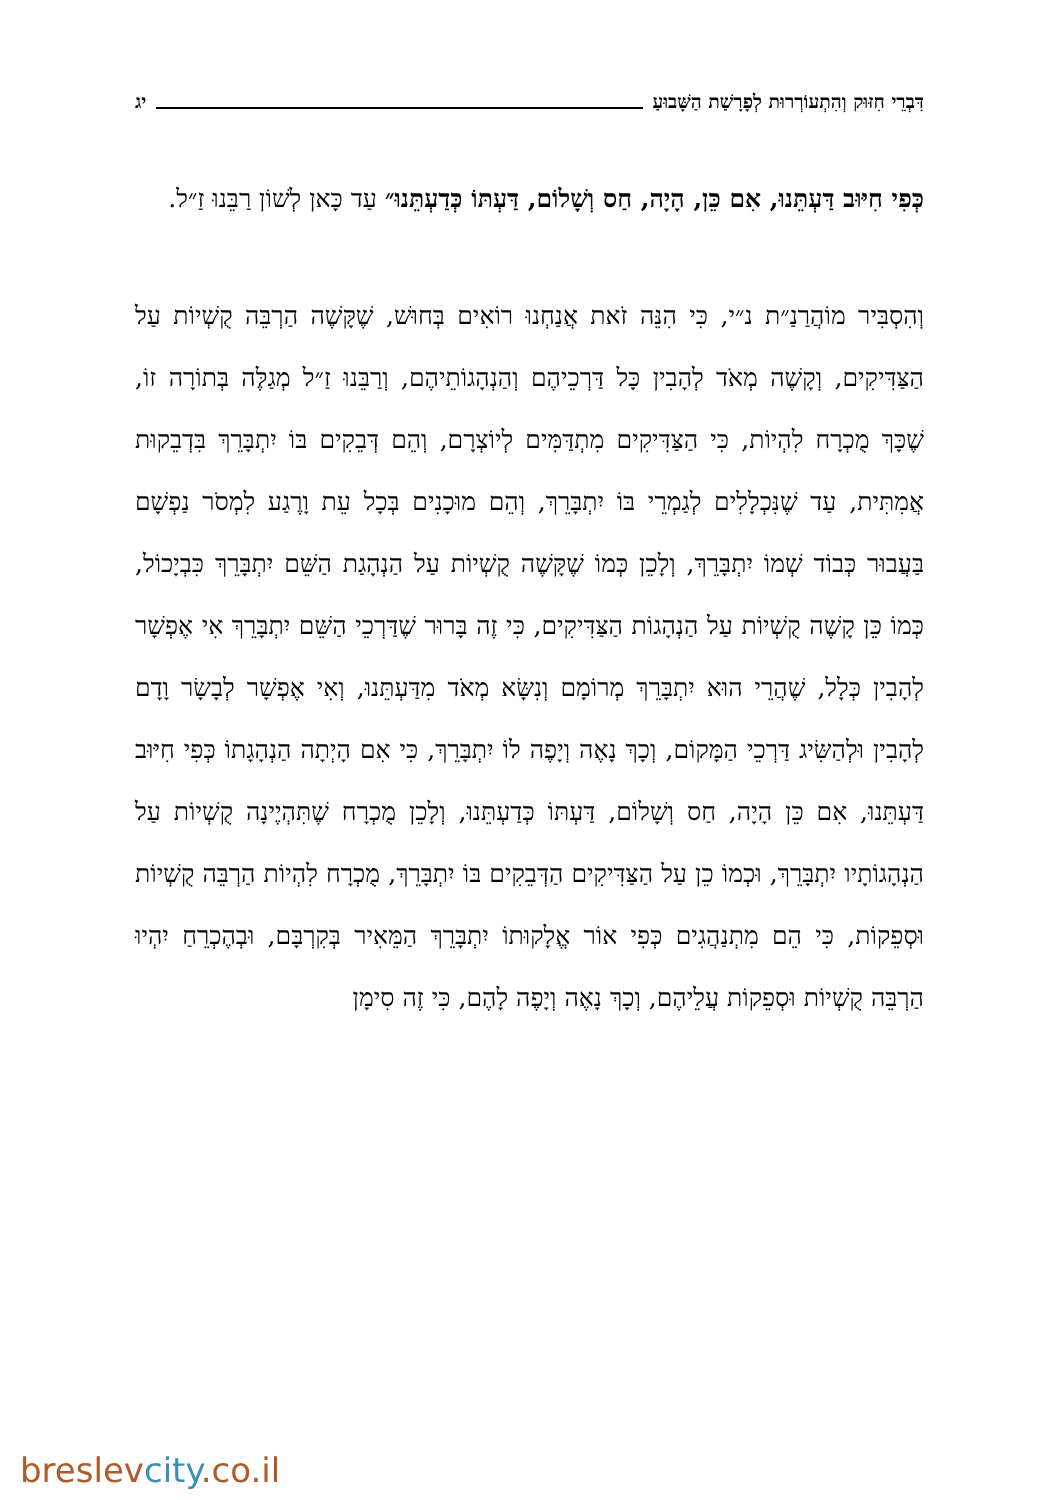דִּבְרֵי חִזּוּק וְהִתְעוֹרְרוּת לְפָרָשַׁת הַשָּׁבוּעַ
יג
כְּפִי חִיּוּב דַּעְתֵּנוּ, אִם כֵּן, הָיָה, חַס וְשָׁלוֹם, דַּעְתּוֹ כְּדַעְתֵּנוּ״ עַד כָּאן לְשׁוֹן רַבֵּנוּ זַ״ל.
וְהִסְבִּיר מוֹהֲרַנַ״ת נ״י, כִּי הִנֵּה זֹאת אֲנַחְנוּ רוֹאִים בְּחוּשׁ, שֶׁקָּשֶׁה הַרְבֵּה קֻשְׁיוֹת עַל הַצַּדִּיקִים, וְקָשֶׁה מְאֹד לְהָבִין כָּל דַּרְכֵיהֶם וְהַנְהָגוֹתֵיהֶם, וְרַבֵּנוּ זַ״ל מְגַלֶּה בְּתוֹרָה זוֹ, שֶׁכָּךְ מֻכְרָח לִהְיוֹת, כִּי הַצַּדִּיקִים מִתְדַּמִּים לְיוֹצְרָם, וְהֵם דְּבֵקִים בּוֹ יִתְבָּרֵךְ בִּדְבֵקוּת אֲמִתִּית, עַד שֶׁנִּכְלָלִים לְגַמְרֵי בּוֹ יִתְבָּרֵךְ, וְהֵם מוּכָנִים בְּכָל עֵת וָרֶגַע לִמְסֹר נַפְשָׁם בַּעֲבוּר כְּבוֹד שְׁמוֹ יִתְבָּרֵךְ, וְלָכֵן כְּמוֹ שֶׁקָּשֶׁה קֻשְׁיוֹת עַל הַנְהָגַת הַשֵּׁם יִתְבָּרֵךְ כִּבְיָכוֹל, כְּמוֹ כֵּן קָשֶׁה קֻשְׁיוֹת עַל הַנְהָגוֹת הַצַּדִּיקִים, כִּי זֶה בָּרוּר שֶׁדַּרְכֵי הַשֵּׁם יִתְבָּרֵךְ אִי אֶפְשָׁר לְהָבִין כְּלָל, שֶׁהֲרֵי הוּא יִתְבָּרֵךְ מְרוֹמָם וְנִשָּׂא מְאֹד מִדַּעְתֵּנוּ, וְאִי אֶפְשָׁר לְבָשָׂר וָדָם לְהָבִין וּלְהַשִּׂיג דַּרְכֵי הַמָּקוֹם, וְכָךְ נָאֶה וְיָפֶה לוֹ יִתְבָּרֵךְ, כִּי אִם הָיְתָה הַנְהָגָתוֹ כְּפִי חִיּוּב דַּעְתֵּנוּ, אִם כֵּן הָיָה, חַס וְשָׁלוֹם, דַּעְתּוֹ כְּדַעְתֵּנוּ, וְלָכֵן מֻכְרָח שֶׁתִּהְיֶינָה קֻשְׁיוֹת עַל הַנְהָגוֹתָיו יִתְבָּרֵךְ, וּכְמוֹ כֵן עַל הַצַּדִּיקִים הַדְּבֵקִים בּוֹ יִתְבָּרֵךְ, מֻכְרָח לִהְיוֹת הַרְבֵּה קֻשְׁיוֹת וּסְפֵקוֹת, כִּי הֵם מִתְנַהֲגִים כְּפִי אוֹר אֱלָקוּתוֹ יִתְבָּרֵךְ הַמֵּאִיר בְּקִרְבָּם, וּבְהֶכְרֵחַ יִהְיוּ הַרְבֵּה קֻשְׁיוֹת וּסְפֵקוֹת עֲלֵיהֶם, וְכָךְ נָאֶה וְיָפֶה לָהֶם, כִּי זֶה סִימָן
breslevcity.co.il